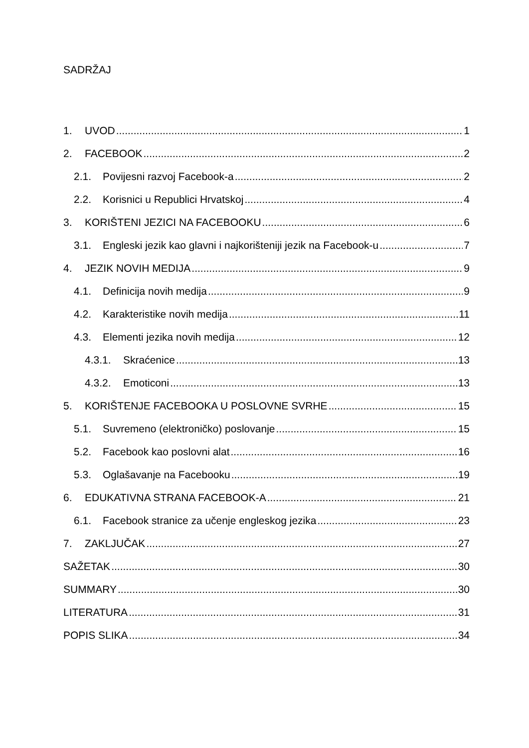SADRŽAJ
1. UVOD 1
2. FACEBOOK 2
2.1. Povijesni razvoj Facebook-a 2
2.2. Korisnici u Republici Hrvatskoj 4
3. KORIŠTENI JEZICI NA FACEBOOKU 6
3.1. Engleski jezik kao glavni i najkorišteniji jezik na Facebook-u 7
4. JEZIK NOVIH MEDIJA 9
4.1. Definicija novih medija 9
4.2. Karakteristike novih medija 11
4.3. Elementi jezika novih medija 12
4.3.1. Skraćenice 13
4.3.2. Emoticoni 13
5. KORIŠTENJE FACEBOOKA U POSLOVNE SVRHE 15
5.1. Suvremeno (elektroničko) poslovanje 15
5.2. Facebook kao poslovni alat 16
5.3. Oglašavanje na Facebooku 19
6. EDUKATIVNA STRANA FACEBOOK-A 21
6.1. Facebook stranice za učenje engleskog jezika 23
7. ZAKLJUČAK 27
SAŽETAK 30
SUMMARY 30
LITERATURA 31
POPIS SLIKA 34